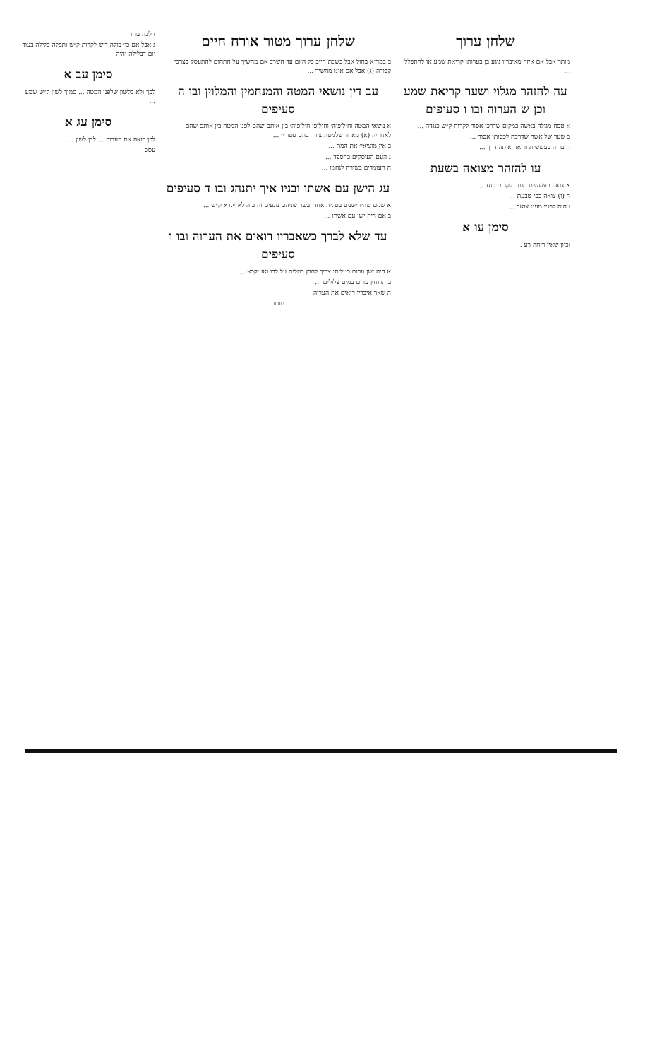הלכה ברורה
ג אבל אם כו׳ כולה דיש לקרות ק״ש ותפלה בלילה בעוד יום דבלילה יהיה
סימן עב א
לכך ולא בלשון שלפני המטה ... סמוך לשון ק״ש שמע ...
סימן עג א
לכן רואה את הערוה ... לבן לשון ...
עסס
שלחן ערוך מטור אורח חיים
ב במד״א בחול אבל בשבת חייב כל היום עד השרב אם מחשיך על התחום להתעסק בצרכי קבורה (ג) אבל אם אינו מחשיך ...
עב דין נושאי המטה והמנחמין והמלוין ובו ה סעיפים
א נושאי המטה וחילופיה׳ וחילופי חילופיה׳ בין אותם שהם לפני המטה בין אותם שהם לאחריה (א) מאחר שלמטה צורך בהם פטורי׳ ...
ב אין מוציאי׳ את המת ...
ג העם העוסקים בהספד ...
ה העומדים בשורה לנחמו ...
עג הישן עם אשתו ובניו איך יתנהג ובו ד סעיפים
א שנים שהיו ישנים בטלית אחד ובשר שניהם נוגעים זה בזה לא יקרא ק״ש ...
ב אם היה ישן עם אשתו ...
עד שלא לברך כשאבריו רואים את הערוה ובו ו סעיפים
א היה ישן ערום בטליתו צריך לחוץ בטלית על לבו ואז יקרא ...
ב הרוחץ ערום במים צלולים ...
ה שאר איבריו רואים את הערוה
מותר
שלחן ערוך
מותר אבל אם איזה מאיבריו נוגע בן בערותו קריאת שמע או להתפלל ...
עה להזהר מגלוי ושער קריאת שמע וכן ש הערוה ובו ו סעיפים
א טפח מגולה באשה במקום שדרכו אסור לקרות ק״ש כנגדה ...
ב שער של אשה שדרכה לכסותו אסור ...
ה ערוה בעששית ורואה אותה דרך ...
עו להזהר מצואה בשעת
א צואה בעששית מותר לקרות כנגד ...
ה (ו) צואה בפי טבעת ...
ו היה לפניו מעט צואה ...
סימן עו א
וכיון שאין ריחה רע ...